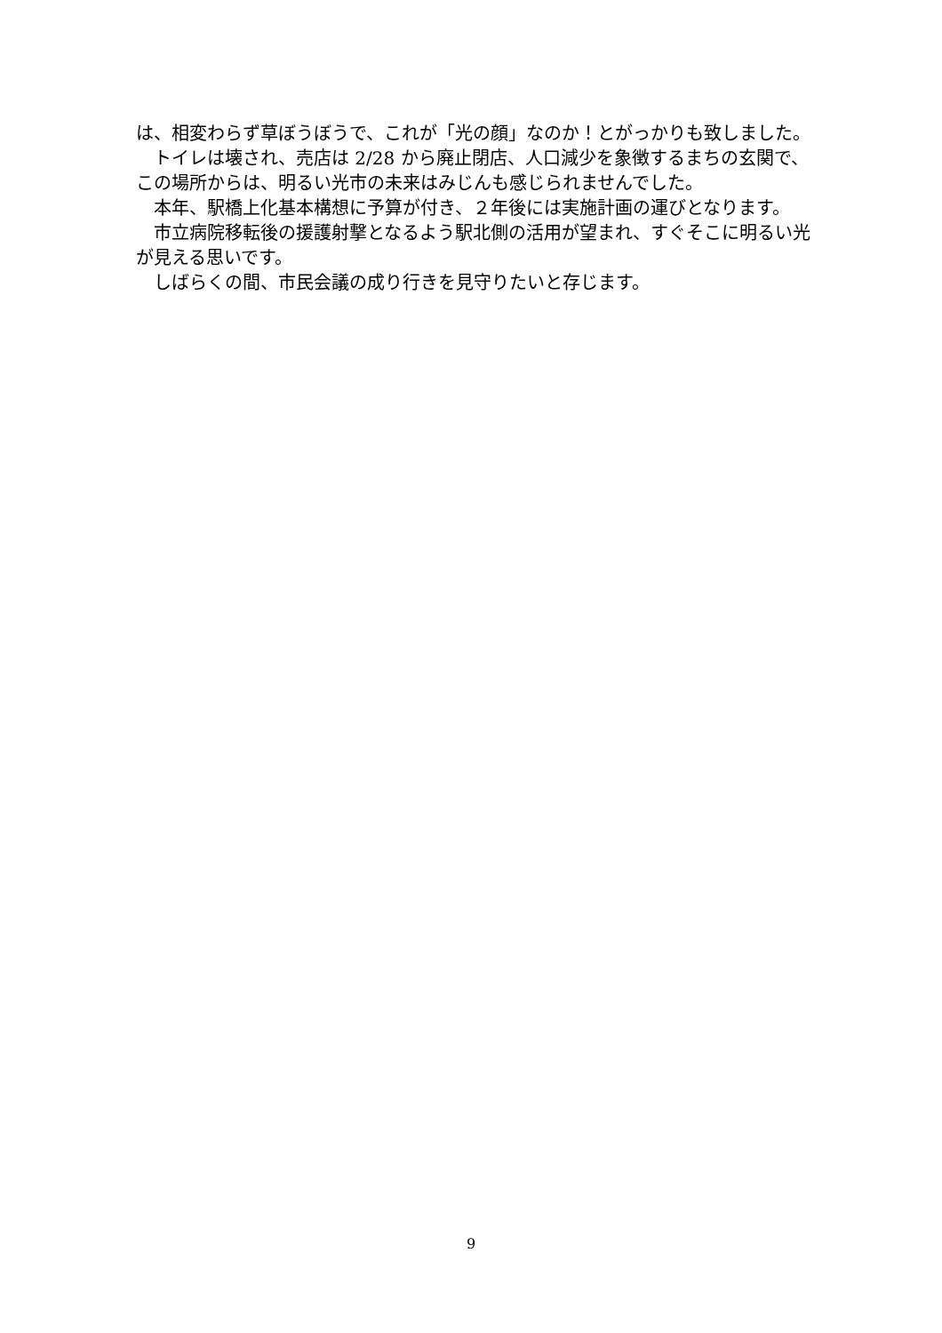は、相変わらず草ぼうぼうで、これが「光の顔」なのか！とがっかりも致しました。
トイレは壊され、売店は 2/28 から廃止閉店、人口減少を象徴するまちの玄関で、この場所からは、明るい光市の未来はみじんも感じられませんでした。
本年、駅橋上化基本構想に予算が付き、２年後には実施計画の運びとなります。
市立病院移転後の援護射撃となるよう駅北側の活用が望まれ、すぐそこに明るい光が見える思いです。
しばらくの間、市民会議の成り行きを見守りたいと存じます。
9